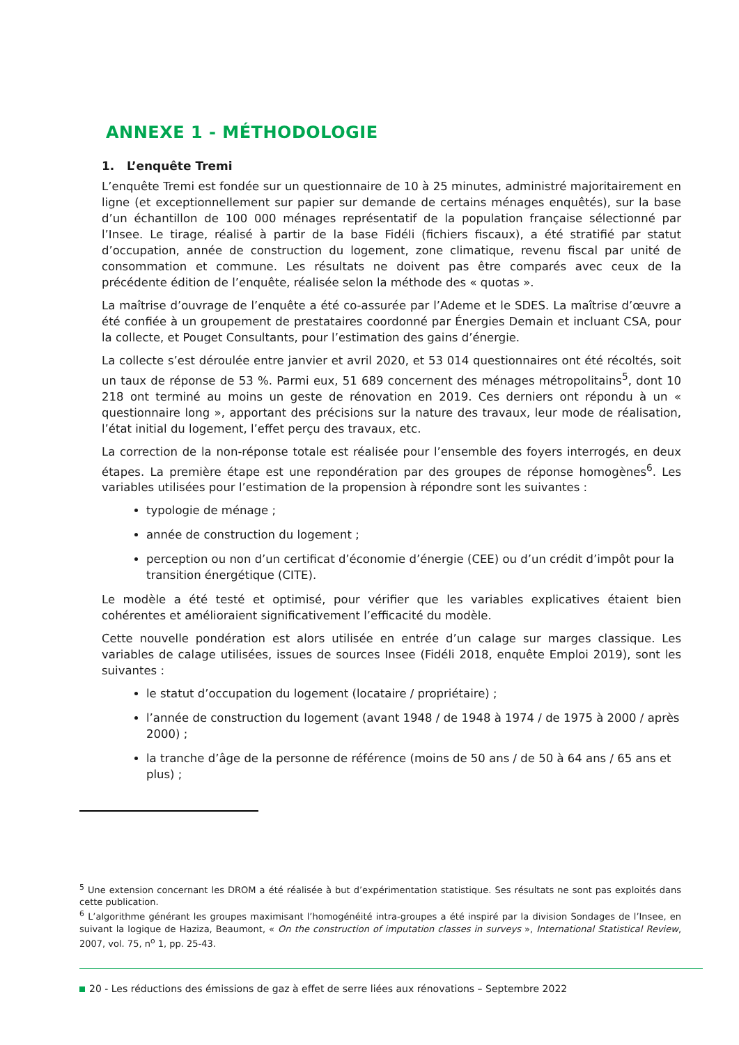ANNEXE 1 - MÉTHODOLOGIE
1. L’enquête Tremi
L’enquête Tremi est fondée sur un questionnaire de 10 à 25 minutes, administré majoritairement en ligne (et exceptionnellement sur papier sur demande de certains ménages enquêtés), sur la base d’un échantillon de 100 000 ménages représentatif de la population française sélectionné par l’Insee. Le tirage, réalisé à partir de la base Fidéli (fichiers fiscaux), a été stratifié par statut d’occupation, année de construction du logement, zone climatique, revenu fiscal par unité de consommation et commune. Les résultats ne doivent pas être comparés avec ceux de la précédente édition de l’enquête, réalisée selon la méthode des « quotas ».
La maîtrise d’ouvrage de l’enquête a été co-assurée par l’Ademe et le SDES. La maîtrise d’œuvre a été confiée à un groupement de prestataires coordonné par Énergies Demain et incluant CSA, pour la collecte, et Pouget Consultants, pour l’estimation des gains d’énergie.
La collecte s’est déroulée entre janvier et avril 2020, et 53 014 questionnaires ont été récoltés, soit un taux de réponse de 53 %. Parmi eux, 51 689 concernent des ménages métropolitains<sup>5</sup>, dont 10 218 ont terminé au moins un geste de rénovation en 2019. Ces derniers ont répondu à un « questionnaire long », apportant des précisions sur la nature des travaux, leur mode de réalisation, l’état initial du logement, l’effet perçu des travaux, etc.
La correction de la non-réponse totale est réalisée pour l’ensemble des foyers interrogés, en deux étapes. La première étape est une repondération par des groupes de réponse homogènes<sup>6</sup>. Les variables utilisées pour l’estimation de la propension à répondre sont les suivantes :
typologie de ménage ;
année de construction du logement ;
perception ou non d’un certificat d’économie d’énergie (CEE) ou d’un crédit d’impôt pour la transition énergétique (CITE).
Le modèle a été testé et optimisé, pour vérifier que les variables explicatives étaient bien cohérentes et amélioraient significativement l’efficacité du modèle.
Cette nouvelle pondération est alors utilisée en entrée d’un calage sur marges classique. Les variables de calage utilisées, issues de sources Insee (Fidéli 2018, enquête Emploi 2019), sont les suivantes :
le statut d’occupation du logement (locataire / propriétaire) ;
l’année de construction du logement (avant 1948 / de 1948 à 1974 / de 1975 à 2000 / après 2000) ;
la tranche d’âge de la personne de référence (moins de 50 ans / de 50 à 64 ans / 65 ans et plus) ;
<sup>5</sup> Une extension concernant les DROM a été réalisée à but d’expérimentation statistique. Ses résultats ne sont pas exploités dans cette publication.
<sup>6</sup> L’algorithme générant les groupes maximisant l’homogénéité intra-groupes a été inspiré par la division Sondages de l’Insee, en suivant la logique de Haziza, Beaumont, « On the construction of imputation classes in surveys », International Statistical Review, 2007, vol. 75, n<sup>o</sup> 1, pp. 25-43.
20 - Les réductions des émissions de gaz à effet de serre liées aux rénovations – Septembre 2022